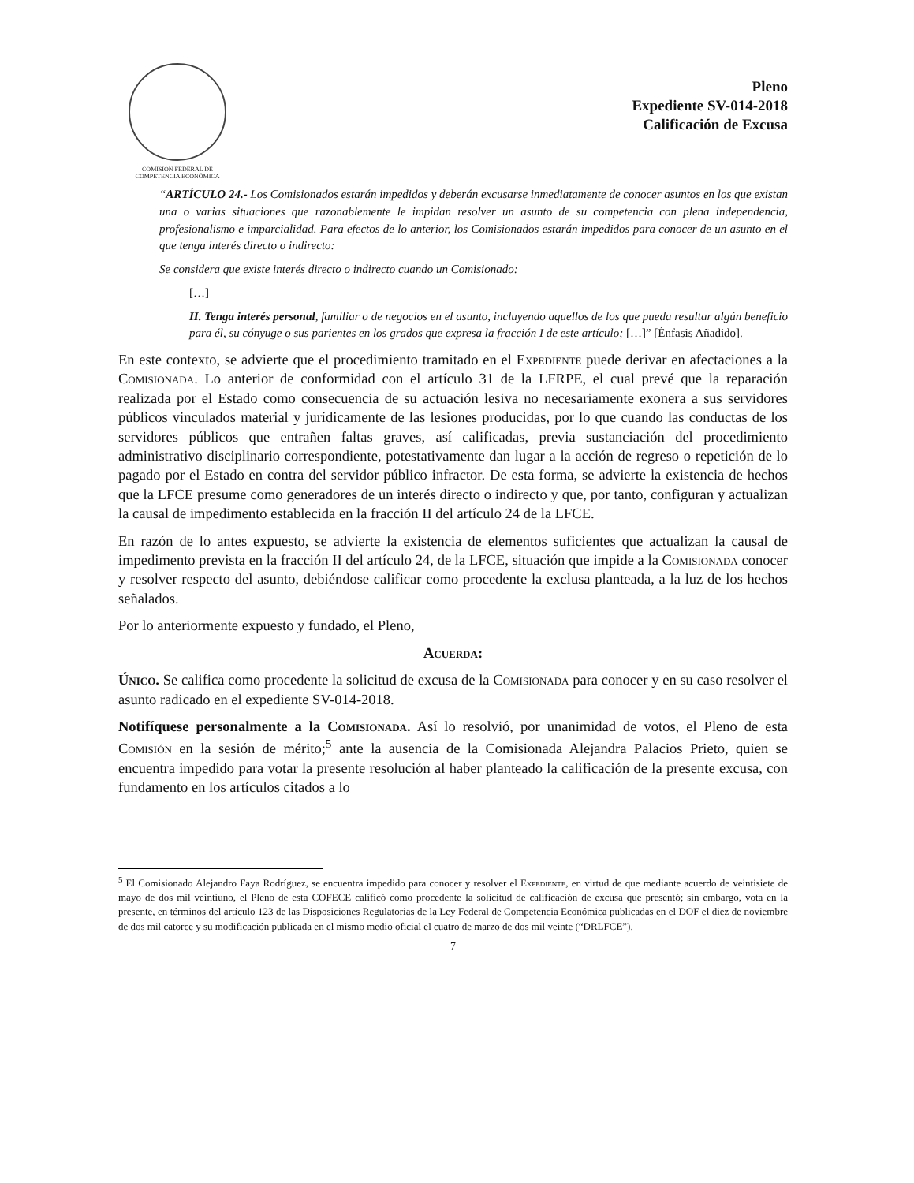COMISIÓN FEDERAL DE
COMPETENCIA ECONÓMICA
Pleno
Expediente SV-014-2018
Calificación de Excusa
“ARTÍCULO 24.- Los Comisionados estarán impedidos y deberán excusarse inmediatamente de conocer asuntos en los que existan una o varias situaciones que razonablemente le impidan resolver un asunto de su competencia con plena independencia, profesionalismo e imparcialidad. Para efectos de lo anterior, los Comisionados estarán impedidos para conocer de un asunto en el que tenga interés directo o indirecto:
Se considera que existe interés directo o indirecto cuando un Comisionado:
[…]
II. Tenga interés personal, familiar o de negocios en el asunto, incluyendo aquellos de los que pueda resultar algún beneficio para él, su cónyuge o sus parientes en los grados que expresa la fracción I de este artículo; […]” [Énfasis Añadido].
En este contexto, se advierte que el procedimiento tramitado en el Expediente puede derivar en afectaciones a la Comisionada. Lo anterior de conformidad con el artículo 31 de la LFRPE, el cual prevé que la reparación realizada por el Estado como consecuencia de su actuación lesiva no necesariamente exonera a sus servidores públicos vinculados material y jurídicamente de las lesiones producidas, por lo que cuando las conductas de los servidores públicos que entrañen faltas graves, así calificadas, previa sustanciación del procedimiento administrativo disciplinario correspondiente, potestativamente dan lugar a la acción de regreso o repetición de lo pagado por el Estado en contra del servidor público infractor. De esta forma, se advierte la existencia de hechos que la LFCE presume como generadores de un interés directo o indirecto y que, por tanto, configuran y actualizan la causal de impedimento establecida en la fracción II del artículo 24 de la LFCE.
En razón de lo antes expuesto, se advierte la existencia de elementos suficientes que actualizan la causal de impedimento prevista en la fracción II del artículo 24, de la LFCE, situación que impide a la Comisionada conocer y resolver respecto del asunto, debiéndose calificar como procedente la exclusa planteada, a la luz de los hechos señalados.
Por lo anteriormente expuesto y fundado, el Pleno,
Acuerda:
Único. Se califica como procedente la solicitud de excusa de la Comisionada para conocer y en su caso resolver el asunto radicado en el expediente SV-014-2018.
Notifíquese personalmente a la Comisionada. Así lo resolvió, por unanimidad de votos, el Pleno de esta Comisión en la sesión de mérito;<sup>5</sup> ante la ausencia de la Comisionada Alejandra Palacios Prieto, quien se encuentra impedido para votar la presente resolución al haber planteado la calificación de la presente excusa, con fundamento en los artículos citados a lo
<sup>5</sup> El Comisionado Alejandro Faya Rodríguez, se encuentra impedido para conocer y resolver el Expediente, en virtud de que mediante acuerdo de veintisiete de mayo de dos mil veintiuno, el Pleno de esta COFECE calificó como procedente la solicitud de calificación de excusa que presentó; sin embargo, vota en la presente, en términos del artículo 123 de las Disposiciones Regulatorias de la Ley Federal de Competencia Económica publicadas en el DOF el diez de noviembre de dos mil catorce y su modificación publicada en el mismo medio oficial el cuatro de marzo de dos mil veinte (“DRLFCE”).
7